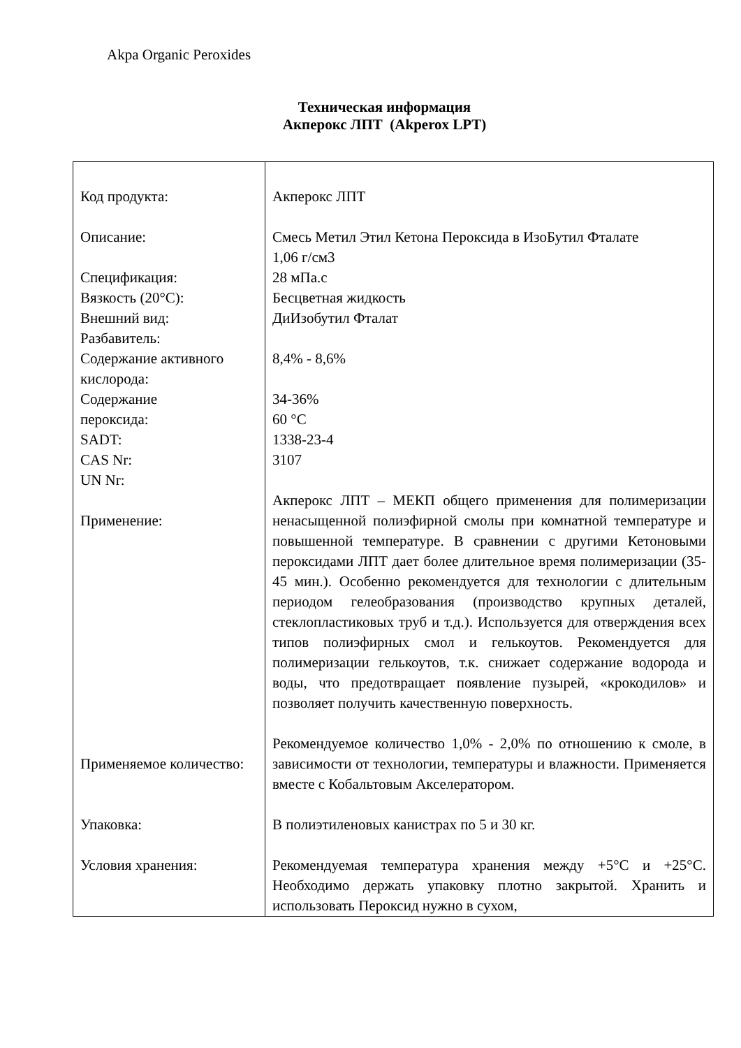Akpa Organic Peroxides
Техническая информация
Акперокс ЛПТ (Akperox LPT)
| Код продукта: Описание: Спецификация: Вязкость (20°C): Внешний вид: Разбавитель: Содержание активного кислорода: Содержание пероксида: SADT: CAS Nr: UN Nr: Применение: | Акперокс ЛПТ Смесь Метил Этил Кетона Пероксида в ИзоБутил Фталате 1,06 г/см3 28 мПа.с Бесцветная жидкость ДиИзобутил Фталат 8,4% - 8,6% 34-36% 60 °C 1338-23-4 3107 Акперокс ЛПТ – МЕКП общего применения для полимеризации ненасыщенной полиэфирной смолы при комнатной температуре и повышенной температуре. В сравнении с другими Кетоновыми пероксидами ЛПТ дает более длительное время полимеризации (35-45 мин.). Особенно рекомендуется для технологии с длительным периодом гелеобразования (производство крупных деталей, стеклопластиковых труб и т.д.). Используется для отверждения всех типов полиэфирных смол и гелькоутов. Рекомендуется для полимеризации гелькоутов, т.к. снижает содержание водорода и воды, что предотвращает появление пузырей, «крокодилов» и позволяет получить качественную поверхность. |
| Применяемое количество: Упаковка: Условия хранения: | Рекомендуемое количество 1,0% - 2,0% по отношению к смоле, в зависимости от технологии, температуры и влажности. Применяется вместе с Кобальтовым Акселератором. В полиэтиленовых канистрах по 5 и 30 кг. Рекомендуемая температура хранения между +5°C и +25°C. Необходимо держать упаковку плотно закрытой. Хранить и использовать Пероксид нужно в сухом, |